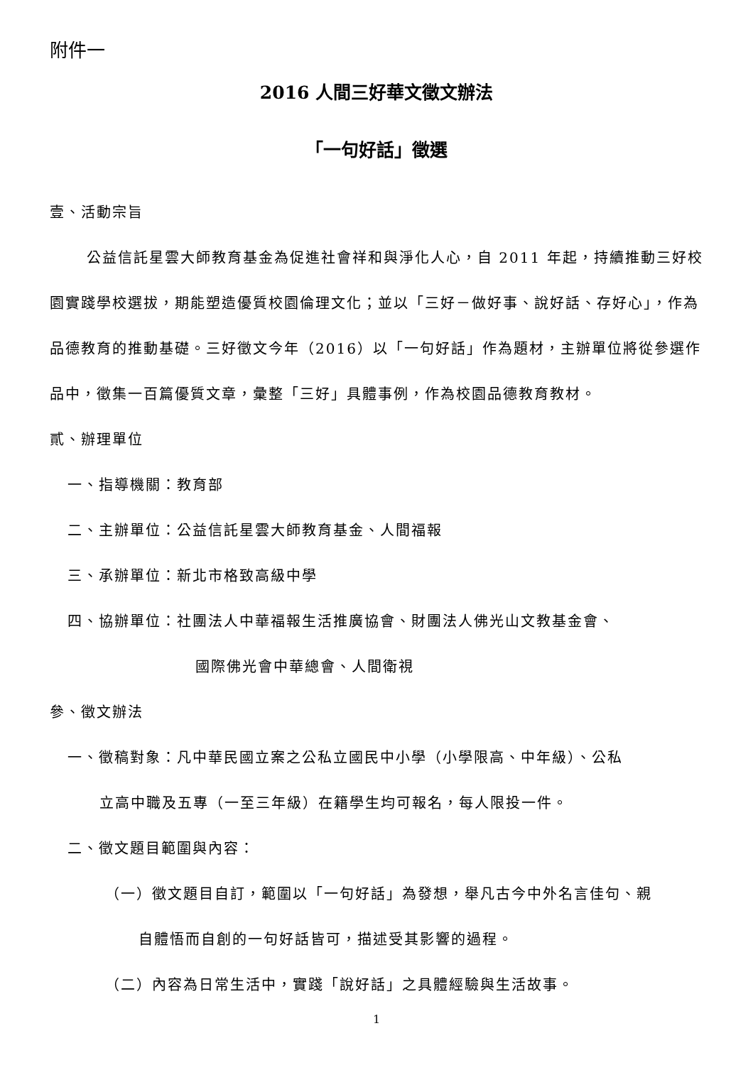附件一
2016 人間三好華文徵文辦法
「一句好話」徵選
壹、活動宗旨
公益信託星雲大師教育基金為促進社會祥和與淨化人心，自 2011 年起，持續推動三好校園實踐學校選拔，期能塑造優質校園倫理文化；並以「三好－做好事、說好話、存好心」，作為品德教育的推動基礎。三好徵文今年（2016）以「一句好話」作為題材，主辦單位將從參選作品中，徵集一百篇優質文章，彙整「三好」具體事例，作為校園品德教育教材。
貳、辦理單位
一、指導機關：教育部
二、主辦單位：公益信託星雲大師教育基金、人間福報
三、承辦單位：新北市格致高級中學
四、協辦單位：社團法人中華福報生活推廣協會、財團法人佛光山文教基金會、
國際佛光會中華總會、人間衛視
參、徵文辦法
一、徵稿對象：凡中華民國立案之公私立國民中小學（小學限高、中年級）、公私
立高中職及五專（一至三年級）在籍學生均可報名，每人限投一件。
二、徵文題目範圍與內容：
（一）徵文題目自訂，範圍以「一句好話」為發想，舉凡古今中外名言佳句、親
自體悟而自創的一句好話皆可，描述受其影響的過程。
（二）內容為日常生活中，實踐「說好話」之具體經驗與生活故事。
1